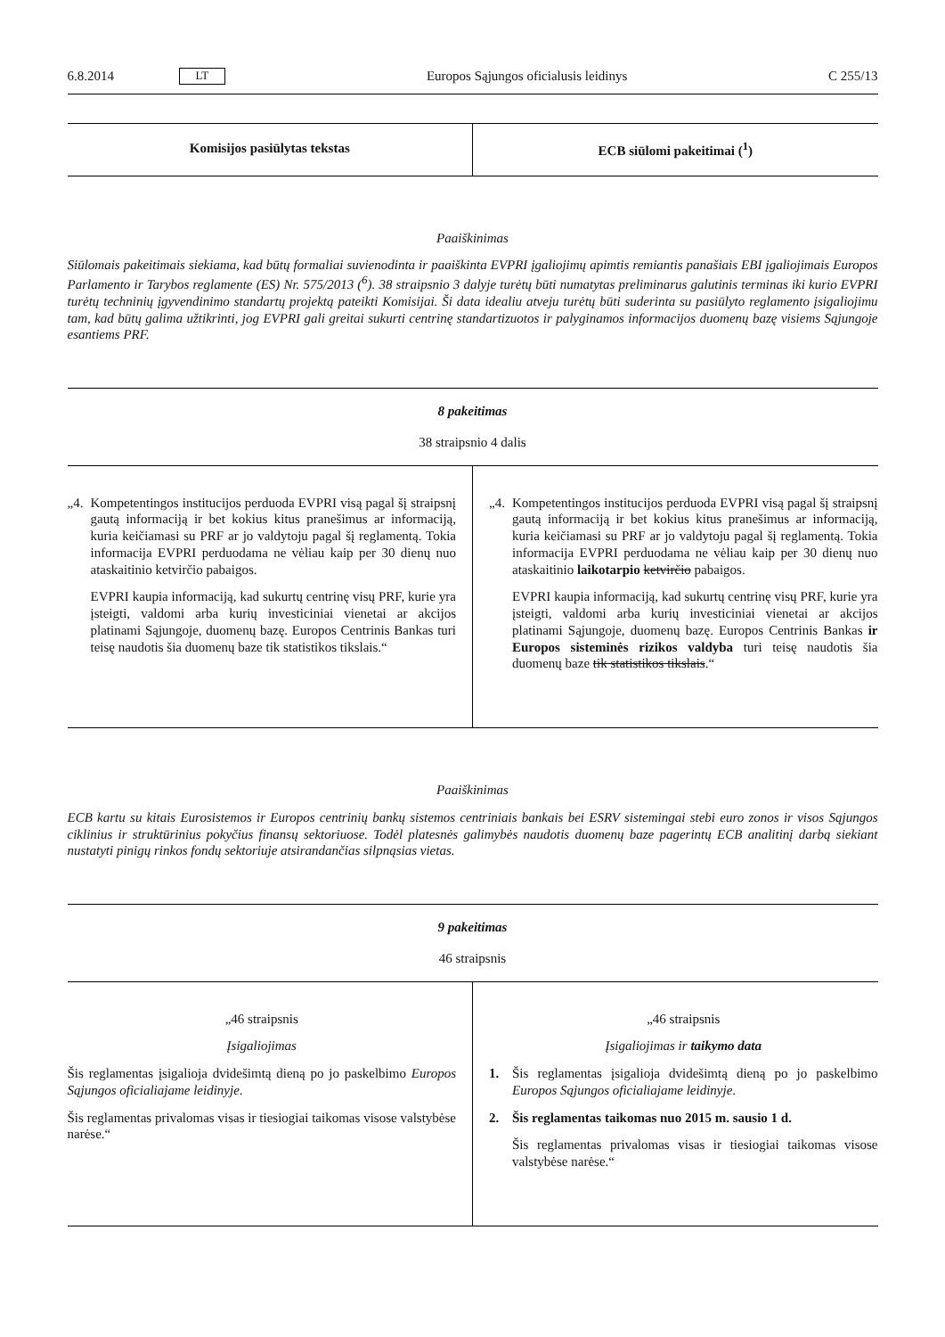6.8.2014 LT Europos Sąjungos oficialusis leidinys C 255/13
| Komisijos pasiūlytas tekstas | ECB siūlomi pakeitimai (<sup>1</sup>) |
| --- | --- |
Paaiškinimas
Siūlomais pakeitimais siekiama, kad būtų formaliai suvienodinta ir paaiškinta EVPRI įgaliojimų apimtis remiantis panašiais EBI įgaliojimais Europos Parlamento ir Tarybos reglamente (ES) Nr. 575/2013 (<sup>6</sup>). 38 straipsnio 3 dalyje turėtų būti numatytas preliminarus galutinis terminas iki kurio EVPRI turėtų techninių įgyvendinimo standartų projektą pateikti Komisijai. Ši data idealiu atveju turėtų būti suderinta su pasiūlyto reglamento įsigaliojimu tam, kad būtų galima užtikrinti, jog EVPRI gali greitai sukurti centrinę standartizuotos ir palyginamos informacijos duomenų bazę visiems Sąjungoje esantiems PRF.
8 pakeitimas
38 straipsnio 4 dalis
| „4. Kompetentingos institucijos perduoda EVPRI visą pagal šį straipsnį gautą informaciją ir bet kokius kitus pranešimus ar informaciją, kuria keičiamasi su PRF ar jo valdytoju pagal šį reglamentą. Tokia informacija EVPRI perduodama ne vėliau kaip per 30 dienų nuo ataskaitinio ketvirčio pabaigos. EVPRI kaupia informaciją, kad sukurtų centrinę visų PRF, kurie yra įsteigti, valdomi arba kurių investiciniai vienetai ar akcijos platinami Sąjungoje, duomenų bazę. Europos Centrinis Bankas turi teisę naudotis šia duomenų baze tik statistikos tikslais.“ | „4. Kompetentingos institucijos perduoda EVPRI visą pagal šį straipsnį gautą informaciją ir bet kokius kitus pranešimus ar informaciją, kuria keičiamasi su PRF ar jo valdytoju pagal šį reglamentą. Tokia informacija EVPRI perduodama ne vėliau kaip per 30 dienų nuo ataskaitinio laikotarpio ketvirčio pabaigos. EVPRI kaupia informaciją, kad sukurtų centrinę visų PRF, kurie yra įsteigti, valdomi arba kurių investiciniai vienetai ar akcijos platinami Sąjungoje, duomenų bazę. Europos Centrinis Bankas ir Europos sisteminės rizikos valdyba turi teisę naudotis šia duomenų baze tik statistikos tikslais .“ |
Paaiškinimas
ECB kartu su kitais Eurosistemos ir Europos centrinių bankų sistemos centriniais bankais bei ESRV sistemingai stebi euro zonos ir visos Sąjungos ciklinius ir struktūrinius pokyčius finansų sektoriuose. Todėl platesnės galimybės naudotis duomenų baze pagerintų ECB analitinį darbą siekiant nustatyti pinigų rinkos fondų sektoriuje atsirandančias silpnąsias vietas.
9 pakeitimas
46 straipsnis
| „46 straipsnis Įsigaliojimas Šis reglamentas įsigalioja dvidešimtą dieną po jo paskelbimo Europos Sąjungos oficialiajame leidinyje . Šis reglamentas privalomas visas ir tiesiogiai taikomas visose valstybėse narėse.“ | „46 straipsnis Įsigaliojimas ir taikymo data 1. Šis reglamentas įsigalioja dvidešimtą dieną po jo paskelbimo Europos Sąjungos oficialiajame leidinyje . 2. Šis reglamentas taikomas nuo 2015 m. sausio 1 d. Šis reglamentas privalomas visas ir tiesiogiai taikomas visose valstybėse narėse.“ |